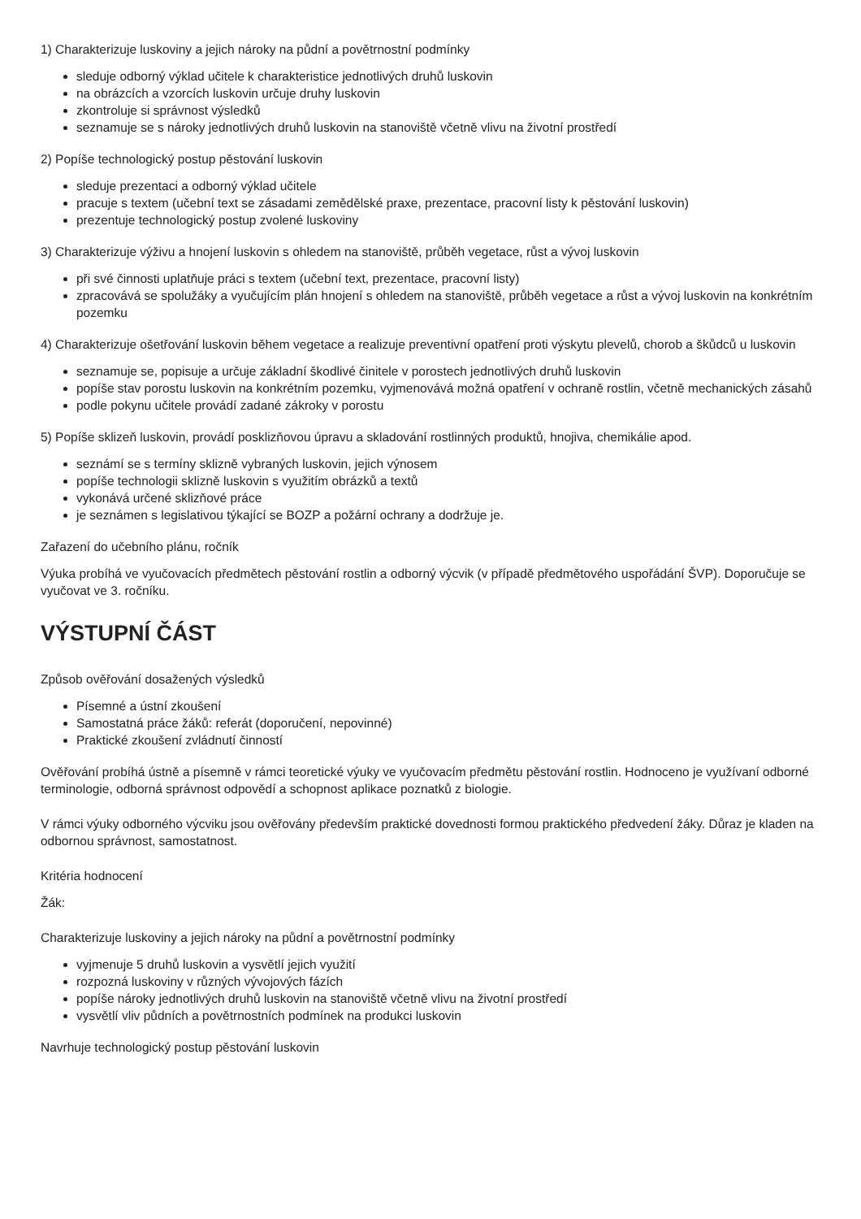1) Charakterizuje luskoviny a jejich nároky na půdní a povětrnostní podmínky
sleduje odborný výklad učitele k charakteristice jednotlivých druhů luskovin
na obrázcích a vzorcích luskovin určuje druhy luskovin
zkontroluje si správnost výsledků
seznamuje se s nároky jednotlivých druhů luskovin na stanoviště včetně vlivu na životní prostředí
2) Popíše technologický postup pěstování luskovin
sleduje prezentaci a odborný výklad učitele
pracuje s textem (učební text se zásadami zemědělské praxe, prezentace, pracovní listy k pěstování luskovin)
prezentuje technologický postup zvolené luskoviny
3) Charakterizuje výživu a hnojení luskovin s ohledem na stanoviště, průběh vegetace, růst a vývoj luskovin
při své činnosti uplatňuje práci s textem (učební text, prezentace, pracovní listy)
zpracovává se spolužáky a vyučujícím plán hnojení s ohledem na stanoviště, průběh vegetace a růst a vývoj luskovin na konkrétním pozemku
4) Charakterizuje ošetřování luskovin během vegetace a realizuje preventivní opatření proti výskytu plevelů, chorob a škůdců u luskovin
seznamuje se, popisuje a určuje základní škodlivé činitele v porostech jednotlivých druhů luskovin
popíše stav porostu luskovin na konkrétním pozemku, vyjmenovává možná opatření v ochraně rostlin, včetně mechanických zásahů
podle pokynu učitele provádí zadané zákroky v porostu
5) Popíše sklizeň luskovin, provádí posklizňovou úpravu a skladování rostlinných produktů, hnojiva, chemikálie apod.
seznámí se s termíny sklizně vybraných luskovin, jejich výnosem
popíše technologii sklizně luskovin s využitím obrázků a textů
vykonává určené sklizňové práce
je seznámen s legislativou týkající se BOZP a požární ochrany a dodržuje je.
Zařazení do učebního plánu, ročník
Výuka probíhá ve vyučovacích předmětech pěstování rostlin a odborný výcvik (v případě předmětového uspořádání ŠVP). Doporučuje se vyučovat ve 3. ročníku.
VÝSTUPNÍ ČÁST
Způsob ověřování dosažených výsledků
Písemné a ústní zkoušení
Samostatná práce žáků: referát (doporučení, nepovinné)
Praktické zkoušení zvládnutí činností
Ověřování probíhá ústně a písemně v rámci teoretické výuky ve vyučovacím předmětu pěstování rostlin. Hodnoceno je využívaní odborné terminologie, odborná správnost odpovědí a schopnost aplikace poznatků z biologie.
V rámci výuky odborného výcviku jsou ověřovány především praktické dovednosti formou praktického předvedení žáky. Důraz je kladen na odbornou správnost, samostatnost.
Kritéria hodnocení
Žák:
Charakterizuje luskoviny a jejich nároky na půdní a povětrnostní podmínky
vyjmenuje 5 druhů luskovin a vysvětlí jejich využití
rozpozná luskoviny v různých vývojových fázích
popíše nároky jednotlivých druhů luskovin na stanoviště včetně vlivu na životní prostředí
vysvětlí vliv půdních a povětrnostních podmínek na produkci luskovin
Navrhuje technologický postup pěstování luskovin